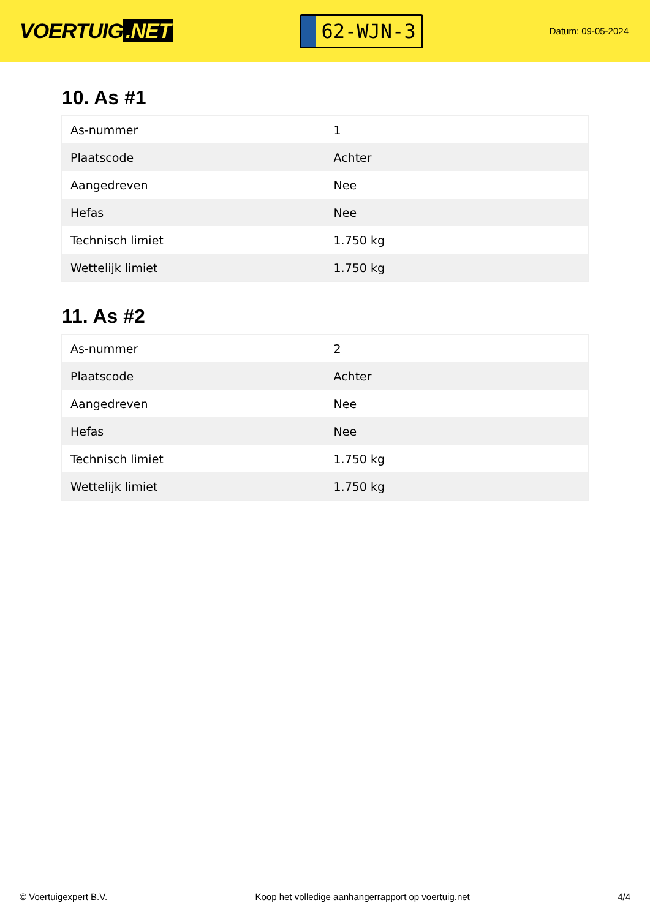VOERTUIG.NET
62-WJN-3
Datum: 09-05-2024
10. As #1
| As-nummer | 1 |
| Plaatscode | Achter |
| Aangedreven | Nee |
| Hefas | Nee |
| Technisch limiet | 1.750 kg |
| Wettelijk limiet | 1.750 kg |
11. As #2
| As-nummer | 2 |
| Plaatscode | Achter |
| Aangedreven | Nee |
| Hefas | Nee |
| Technisch limiet | 1.750 kg |
| Wettelijk limiet | 1.750 kg |
© Voertuigexpert B.V. Koop het volledige aanhangerrapport op voertuig.net 4/4